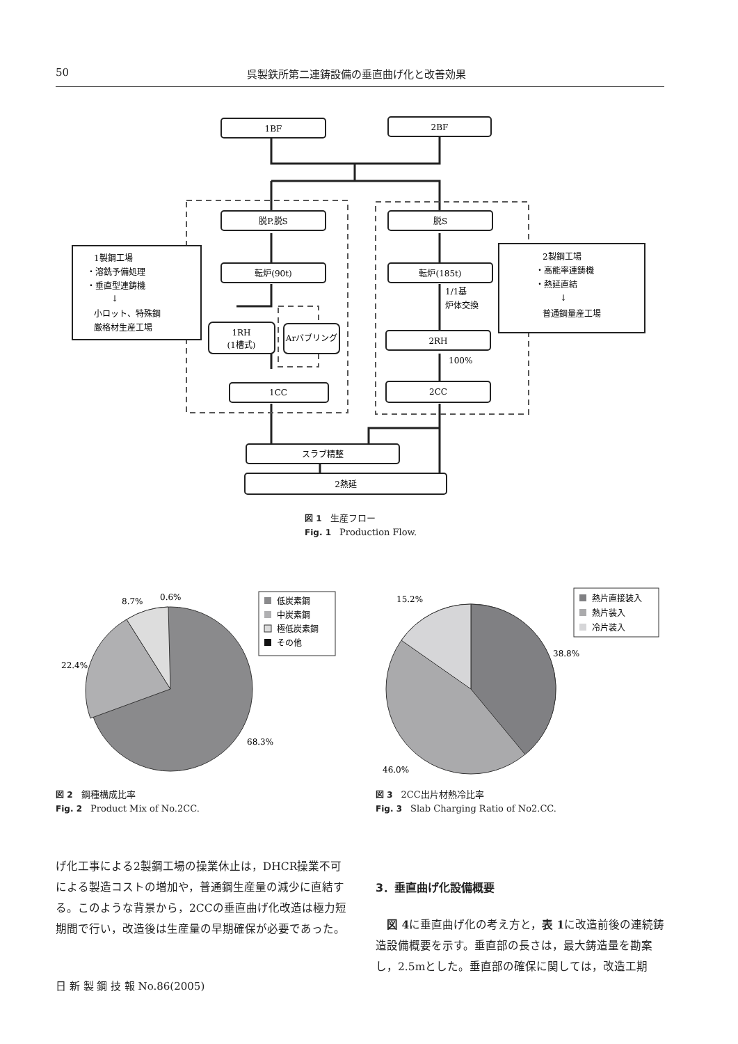50 呉製鉄所第二連鋳設備の垂直曲げ化と改善効果
1BF
2BF
脱P.脱S
脱S
転炉(90t)
転炉(185t)
1RH
(1槽式)
Arバブリング
2RH
1CC
2CC
スラブ精整
2熱延
1/1基
炉体交換
100%
1製鋼工場
・溶銑予備処理
・垂直型連鋳機
↓
小ロット、特殊鋼
厳格材生産工場
2製鋼工場
・高能率連鋳機
・熱延直結
↓
普通鋼量産工場
図 1 生産フロー
Fig. 1 Production Flow.
8.7%
0.6%
22.4%
68.3%
低炭素鋼
中炭素鋼
極低炭素鋼
その他
15.2%
38.8%
46.0%
熱片直接装入
熱片装入
冷片装入
図 2 鋼種構成比率
Fig. 2 Product Mix of No.2CC.
図 3 2CC出片材熱冷比率
Fig. 3 Slab Charging Ratio of No2.CC.
げ化工事による2製鋼工場の操業休止は，DHCR操業不可による製造コストの増加や，普通鋼生産量の減少に直結する。このような背景から，2CCの垂直曲げ化改造は極力短期間で行い，改造後は生産量の早期確保が必要であった。
3．垂直曲げ化設備概要
　図 4に垂直曲げ化の考え方と，表 1に改造前後の連続鋳造設備概要を示す。垂直部の長さは，最大鋳造量を勘案し，2.5mとした。垂直部の確保に関しては，改造工期
日 新 製 鋼 技 報 No.86(2005)